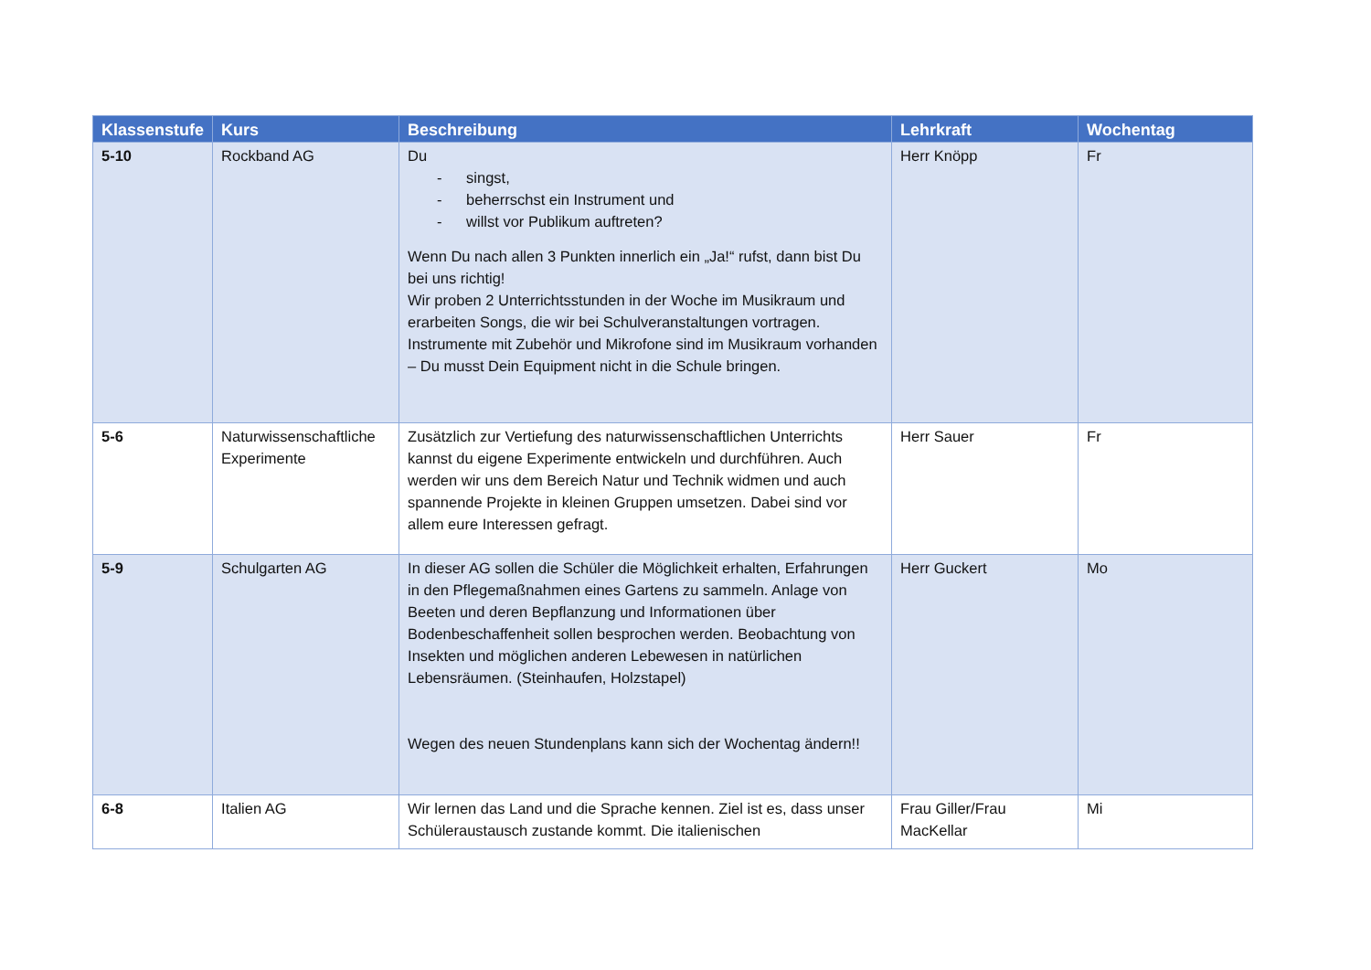| Klassenstufe | Kurs | Beschreibung | Lehrkraft | Wochentag |
| --- | --- | --- | --- | --- |
| 5-10 | Rockband AG | Du - singst, - beherrschst ein Instrument und - willst vor Publikum auftreten? Wenn Du nach allen 3 Punkten innerlich ein „Ja!“ rufst, dann bist Du bei uns richtig! Wir proben 2 Unterrichtsstunden in der Woche im Musikraum und erarbeiten Songs, die wir bei Schulveranstaltungen vortragen. Instrumente mit Zubehör und Mikrofone sind im Musikraum vorhanden – Du musst Dein Equipment nicht in die Schule bringen. | Herr Knöpp | Fr |
| 5-6 | Naturwissenschaftliche Experimente | Zusätzlich zur Vertiefung des naturwissenschaftlichen Unterrichts kannst du eigene Experimente entwickeln und durchführen. Auch werden wir uns dem Bereich Natur und Technik widmen und auch spannende Projekte in kleinen Gruppen umsetzen. Dabei sind vor allem eure Interessen gefragt. | Herr Sauer | Fr |
| 5-9 | Schulgarten AG | In dieser AG sollen die Schüler die Möglichkeit erhalten, Erfahrungen in den Pflegemaßnahmen eines Gartens zu sammeln. Anlage von Beeten und deren Bepflanzung und Informationen über Bodenbeschaffenheit sollen besprochen werden. Beobachtung von Insekten und möglichen anderen Lebewesen in natürlichen Lebensräumen. (Steinhaufen, Holzstapel) Wegen des neuen Stundenplans kann sich der Wochentag ändern!! | Herr Guckert | Mo |
| 6-8 | Italien AG | Wir lernen das Land und die Sprache kennen. Ziel ist es, dass unser Schüleraustausch zustande kommt. Die italienischen | Frau Giller/Frau MacKellar | Mi |